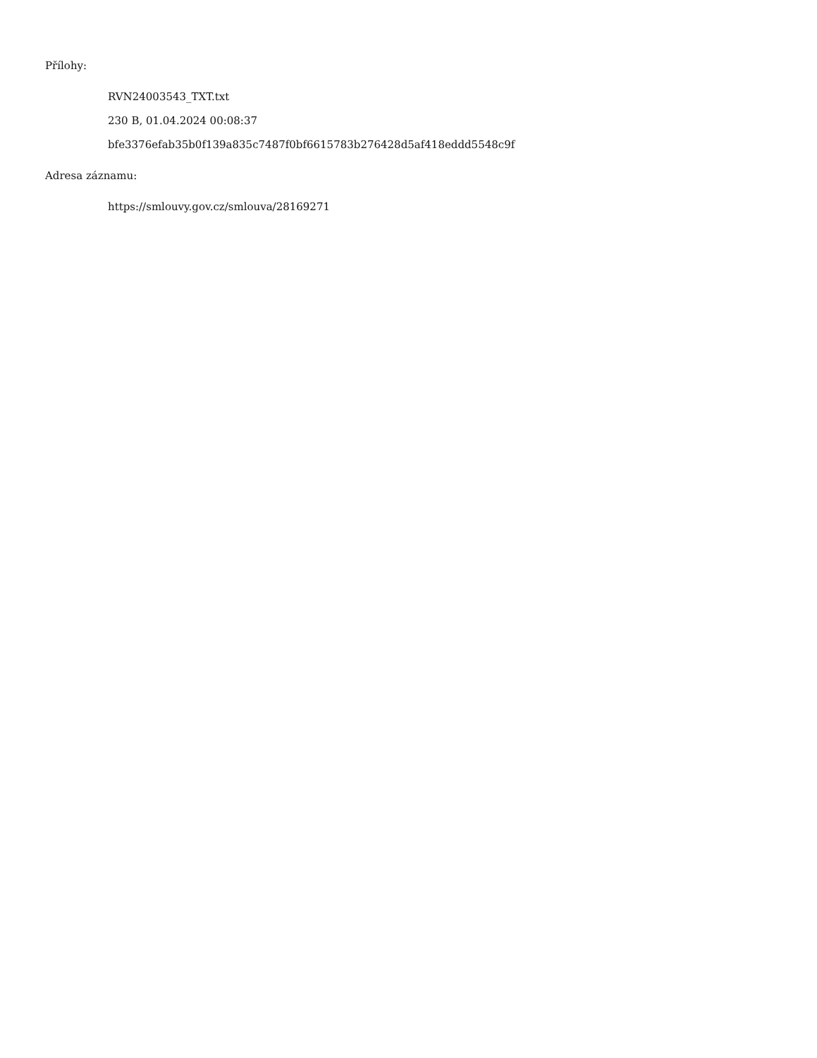Přílohy:
RVN24003543_TXT.txt
230 B, 01.04.2024 00:08:37
bfe3376efab35b0f139a835c7487f0bf6615783b276428d5af418eddd5548c9f
Adresa záznamu:
https://smlouvy.gov.cz/smlouva/28169271